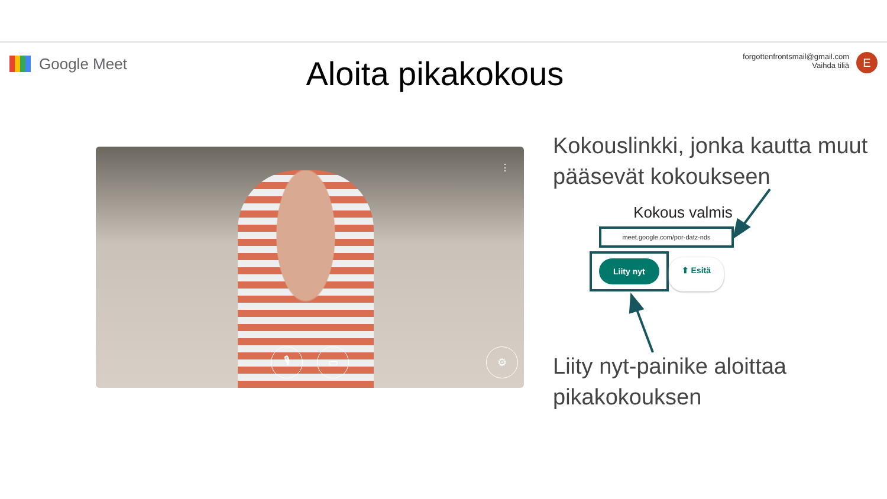Google Meet
Aloita pikakokous
forgottenfrontsmail@gmail.com
Vaihda tiliä
E
🎙 ▭ ⚙
⋮
Kokouslinkki, jonka kautta muut pääsevät kokoukseen
Kokous valmis
meet.google.com/por-datz-nds
Liity nyt ⬆ Esitä
Liity nyt-painike aloittaa pikakokouksen